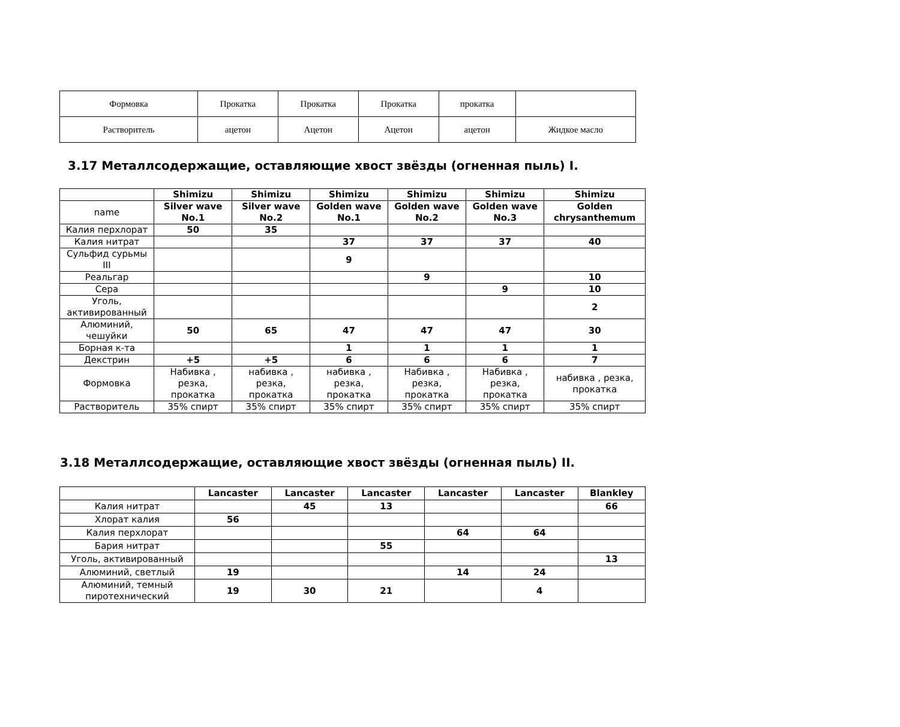| Формовка | Прокатка | Прокатка | Прокатка | прокатка | |
| Растворитель | ацетон | Ацетон | Ацетон | ацетон | Жидкое масло |
3.17 Металлсодержащие, оставляющие хвост звёзды (огненная пыль) I.
| | Shimizu | Shimizu | Shimizu | Shimizu | Shimizu | Shimizu |
| name | Silver wave No.1 | Silver wave No.2 | Golden wave No.1 | Golden wave No.2 | Golden wave No.3 | Golden chrysanthemum |
| Калия перхлорат | 50 | 35 | | | | |
| Калия нитрат | | | 37 | 37 | 37 | 40 |
| Сульфид сурьмы III | | | 9 | | | |
| Реальгар | | | | 9 | | 10 |
| Сера | | | | | 9 | 10 |
| Уголь, активированный | | | | | | 2 |
| Алюминий, чешуйки | 50 | 65 | 47 | 47 | 47 | 30 |
| Борная к-та | | | 1 | 1 | 1 | 1 |
| Декстрин | +5 | +5 | 6 | 6 | 6 | 7 |
| Формовка | Набивка , резка, прокатка | набивка , резка, прокатка | набивка , резка, прокатка | Набивка , резка, прокатка | Набивка , резка, прокатка | набивка , резка, прокатка |
| Растворитель | 35% спирт | 35% спирт | 35% спирт | 35% спирт | 35% спирт | 35% спирт |
3.18 Металлсодержащие, оставляющие хвост звёзды (огненная пыль) II.
| | Lancaster | Lancaster | Lancaster | Lancaster | Lancaster | Blankley |
| Калия нитрат | | 45 | 13 | | | 66 |
| Хлорат калия | 56 | | | | | |
| Калия перхлорат | | | | 64 | 64 | |
| Бария нитрат | | | 55 | | | |
| Уголь, активированный | | | | | | 13 |
| Алюминий, светлый | 19 | | | 14 | 24 | |
| Алюминий, темный пиротехнический | 19 | 30 | 21 | | 4 | |